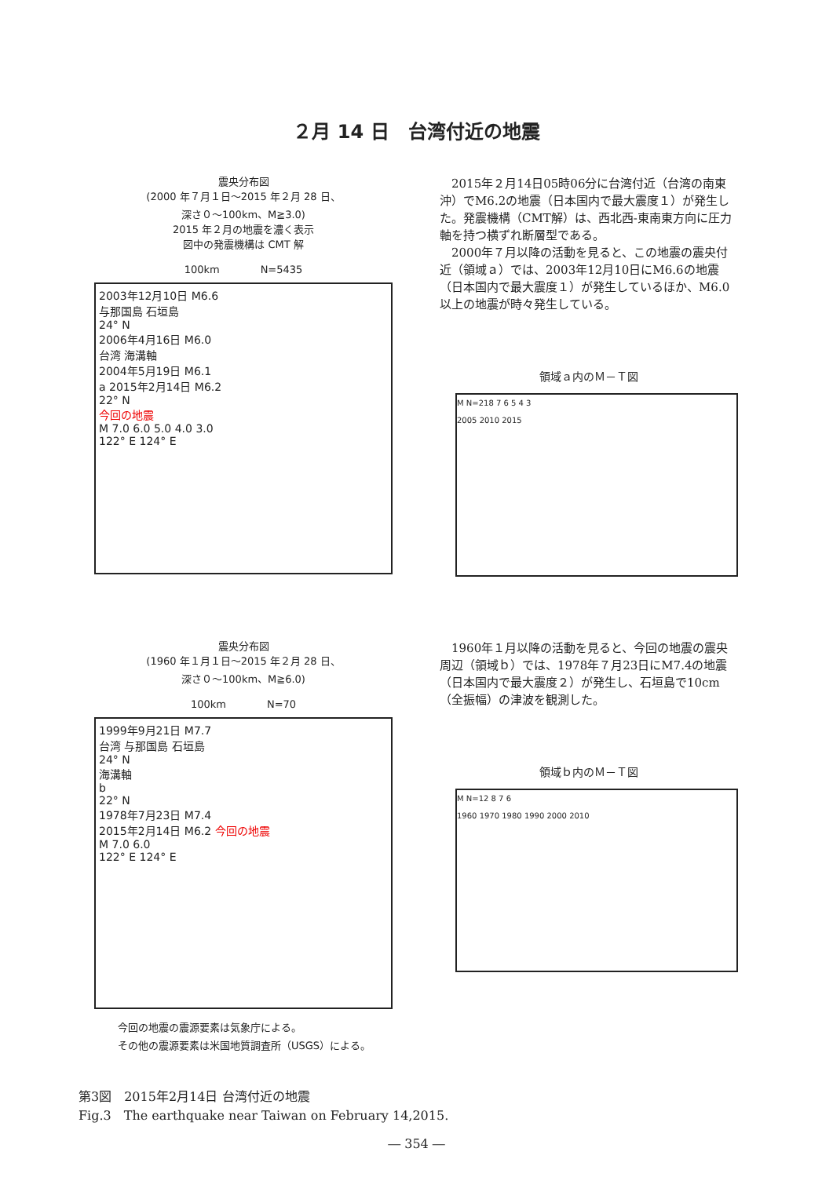２月 14 日　台湾付近の地震
震央分布図
(2000 年７月１日～2015 年２月 28 日、
深さ０～100km、M≧3.0)
2015 年２月の地震を濃く表示
図中の発震機構は CMT 解
100km　　　　N=5435
2003年12月10日 M6.6
与那国島 石垣島
24° N
2006年4月16日 M6.0
台湾 海溝軸
2004年5月19日 M6.1
a 2015年2月14日 M6.2
22° N
今回の地震
M 7.0 6.0 5.0 4.0 3.0
122° E 124° E
　2015年２月14日05時06分に台湾付近（台湾の南東沖）でM6.2の地震（日本国内で最大震度１）が発生した。発震機構（CMT解）は、西北西-東南東方向に圧力軸を持つ横ずれ断層型である。
　2000年７月以降の活動を見ると、この地震の震央付近（領域ａ）では、2003年12月10日にM6.6の地震（日本国内で最大震度１）が発生しているほか、M6.0以上の地震が時々発生している。
領域ａ内のＭ－Ｔ図
M N=218 7 6 5 4 3
2005 2010 2015
震央分布図
(1960 年１月１日～2015 年２月 28 日、
深さ０～100km、M≧6.0)
100km　　　　N=70
1999年9月21日 M7.7
台湾 与那国島 石垣島
24° N
海溝軸
b
22° N
1978年7月23日 M7.4
2015年2月14日 M6.2 今回の地震
M 7.0 6.0
122° E 124° E
今回の地震の震源要素は気象庁による。
その他の震源要素は米国地質調査所（USGS）による。
　1960年１月以降の活動を見ると、今回の地震の震央周辺（領域ｂ）では、1978年７月23日にM7.4の地震（日本国内で最大震度２）が発生し、石垣島で10cm（全振幅）の津波を観測した。
領域ｂ内のＭ－Ｔ図
M N=12 8 7 6
1960 1970 1980 1990 2000 2010
第3図　2015年2月14日 台湾付近の地震
Fig.3　The earthquake near Taiwan on February 14,2015.
― 354 ―